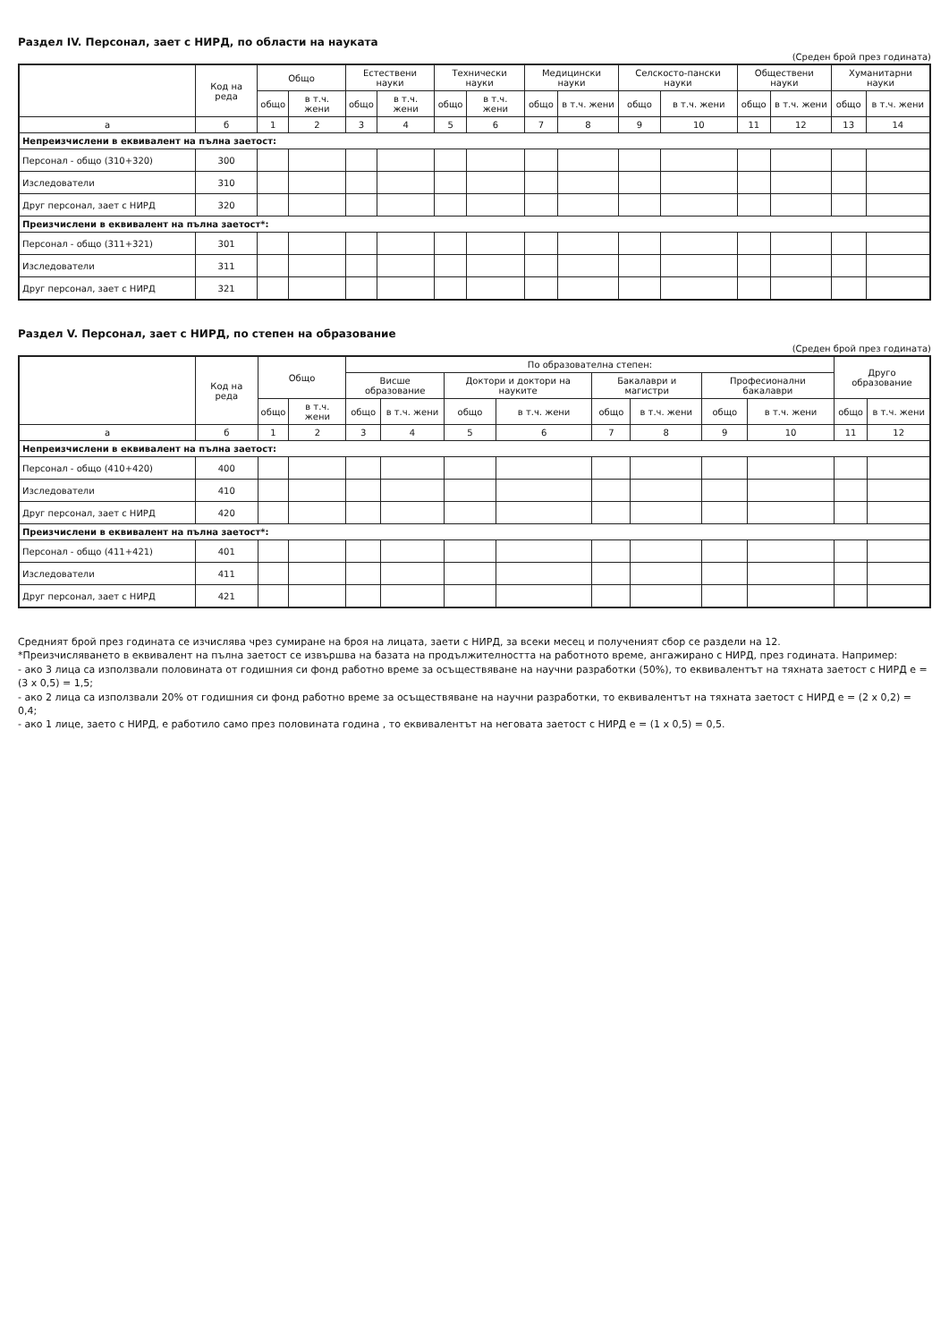Раздел IV. Персонал, зает с НИРД, по области на науката
(Среден брой през годината)
| | Код на реда | Общо | | Естествени науки | | Технически науки | | Медицински науки | | Селскосто-пански науки | | Обществени науки | | Хуманитарни науки | |
| --- | --- | --- | --- | --- | --- | --- | --- | --- | --- | --- | --- | --- | --- | --- | --- |
| | | общо | в т.ч. жени | общо | в т.ч. жени | общо | в т.ч. жени | общо | в т.ч. жени | общо | в т.ч. жени | общо | в т.ч. жени | общо | в т.ч. жени |
| а | б | 1 | 2 | 3 | 4 | 5 | 6 | 7 | 8 | 9 | 10 | 11 | 12 | 13 | 14 |
| Непреизчислени в еквивалент на пълна заетост: | | | | | | | | | | | | | | | |
| Персонал - общо (310+320) | 300 | | | | | | | | | | | | | | |
| Изследователи | 310 | | | | | | | | | | | | | | |
| Друг персонал, зает с НИРД | 320 | | | | | | | | | | | | | | |
| Преизчислени в еквивалент на пълна заетост*: | | | | | | | | | | | | | | | |
| Персонал - общо (311+321) | 301 | | | | | | | | | | | | | | |
| Изследователи | 311 | | | | | | | | | | | | | | |
| Друг персонал, зает с НИРД | 321 | | | | | | | | | | | | | | |
Раздел V. Персонал, зает с НИРД, по степен на образование
(Среден брой през годината)
| | Код на реда | Общо | | По образователна степен: | | | | | | | | Друго образование | |
| --- | --- | --- | --- | --- | --- | --- | --- | --- | --- | --- | --- | --- | --- |
| | | | | Висше образование | | Доктори и доктори на науките | | Бакалаври и магистри | | Професионални бакалаври | | | |
| | | общо | в т.ч. жени | общо | в т.ч. жени | общо | в т.ч. жени | общо | в т.ч. жени | общо | в т.ч. жени | общо | в т.ч. жени |
| а | б | 1 | 2 | 3 | 4 | 5 | 6 | 7 | 8 | 9 | 10 | 11 | 12 |
| Непреизчислени в еквивалент на пълна заетост: | | | | | | | | | | | | | |
| Персонал - общо (410+420) | 400 | | | | | | | | | | | | |
| Изследователи | 410 | | | | | | | | | | | | |
| Друг персонал, зает с НИРД | 420 | | | | | | | | | | | | |
| Преизчислени в еквивалент на пълна заетост*: | | | | | | | | | | | | | |
| Персонал - общо (411+421) | 401 | | | | | | | | | | | | |
| Изследователи | 411 | | | | | | | | | | | | |
| Друг персонал, зает с НИРД | 421 | | | | | | | | | | | | |
Средният брой през годината се изчислява чрез сумиране на броя на лицата, заети с НИРД, за всеки месец и полученият сбор се раздели на 12.
*Преизчисляването в еквивалент на пълна заетост се извършва на базата на продължителността на работното време, ангажирано с НИРД, през годината. Например:
- ако 3 лица са използвали половината от годишния си фонд работно време за осъществяване на научни разработки (50%), то еквивалентът на тяхната заетост с НИРД е = (3 х 0,5) = 1,5;
- ако 2 лица са използвали 20% от годишния си фонд работно време за осъществяване на научни разработки, то еквивалентът на тяхната заетост с НИРД е = (2 х 0,2) = 0,4;
- ако 1 лице, заето с НИРД, е работило само през половината година , то еквивалентът на неговата заетост с НИРД е = (1 х 0,5) = 0,5.